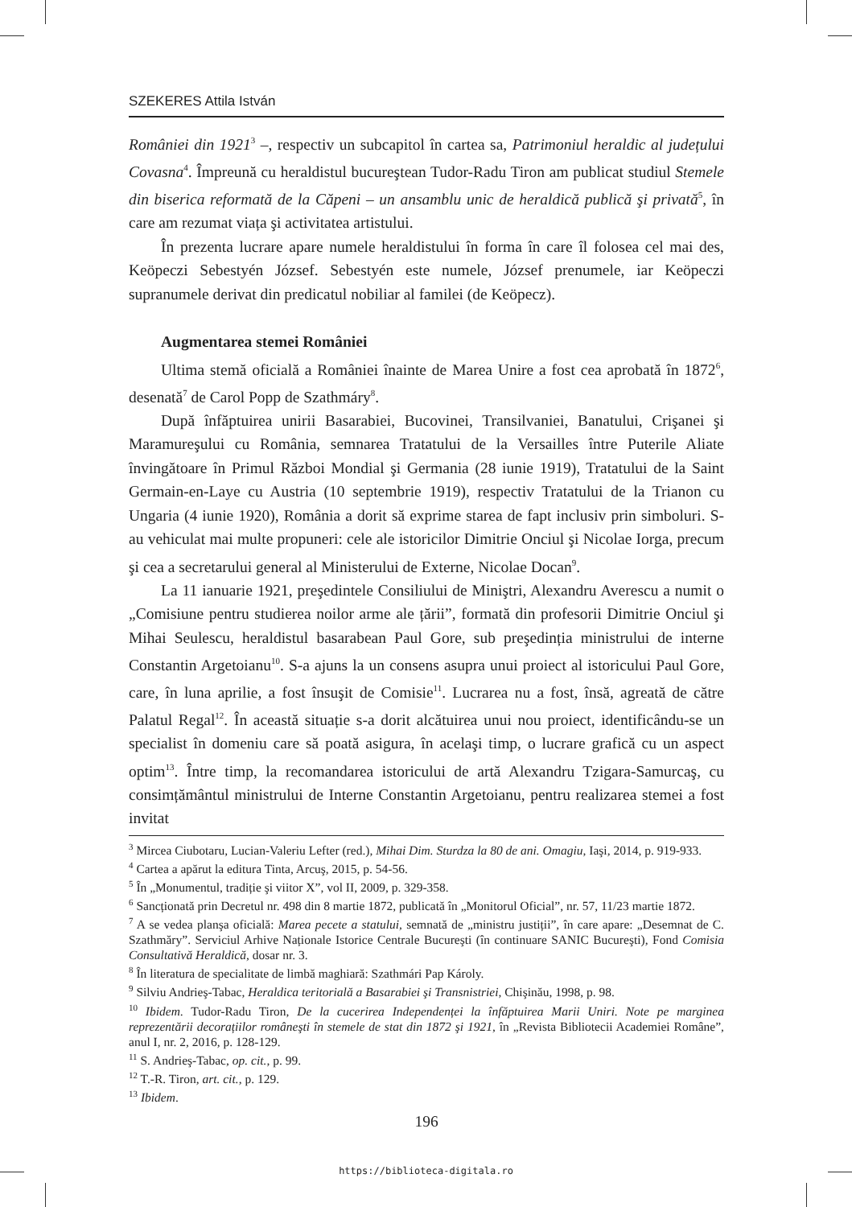SZEKERES Attila István
României din 1921<sup>3</sup> –, respectiv un subcapitol în cartea sa, Patrimoniul heraldic al județului Covasna<sup>4</sup>. Împreună cu heraldistul bucureştean Tudor-Radu Tiron am publicat studiul Stemele din biserica reformată de la Căpeni – un ansamblu unic de heraldică publică şi privată<sup>5</sup>, în care am rezumat viața şi activitatea artistului.
În prezenta lucrare apare numele heraldistului în forma în care îl folosea cel mai des, Keöpeczi Sebestyén József. Sebestyén este numele, József prenumele, iar Keöpeczi supranumele derivat din predicatul nobiliar al familei (de Keöpecz).
Augmentarea stemei României
Ultima stemă oficială a României înainte de Marea Unire a fost cea aprobată în 1872<sup>6</sup>, desenată<sup>7</sup> de Carol Popp de Szathmáry<sup>8</sup>.
După înfăptuirea unirii Basarabiei, Bucovinei, Transilvaniei, Banatului, Crişanei şi Maramureşului cu România, semnarea Tratatului de la Versailles între Puterile Aliate învingătoare în Primul Război Mondial şi Germania (28 iunie 1919), Tratatului de la Saint Germain-en-Laye cu Austria (10 septembrie 1919), respectiv Tratatului de la Trianon cu Ungaria (4 iunie 1920), România a dorit să exprime starea de fapt inclusiv prin simboluri. S-au vehiculat mai multe propuneri: cele ale istoricilor Dimitrie Onciul şi Nicolae Iorga, precum şi cea a secretarului general al Ministerului de Externe, Nicolae Docan<sup>9</sup>.
La 11 ianuarie 1921, preşedintele Consiliului de Miniştri, Alexandru Averescu a numit o „Comisiune pentru studierea noilor arme ale țării”, formată din profesorii Dimitrie Onciul şi Mihai Seulescu, heraldistul basarabean Paul Gore, sub preşedinția ministrului de interne Constantin Argetoianu<sup>10</sup>. S-a ajuns la un consens asupra unui proiect al istoricului Paul Gore, care, în luna aprilie, a fost însuşit de Comisie<sup>11</sup>. Lucrarea nu a fost, însă, agreată de către Palatul Regal<sup>12</sup>. În această situație s-a dorit alcătuirea unui nou proiect, identificându-se un specialist în domeniu care să poată asigura, în acelaşi timp, o lucrare grafică cu un aspect optim<sup>13</sup>. Între timp, la recomandarea istoricului de artă Alexandru Tzigara-Samurcaş, cu consimțământul ministrului de Interne Constantin Argetoianu, pentru realizarea stemei a fost invitat
<sup>3</sup> Mircea Ciubotaru, Lucian-Valeriu Lefter (red.), Mihai Dim. Sturdza la 80 de ani. Omagiu, Iaşi, 2014, p. 919-933.
<sup>4</sup> Cartea a apărut la editura Tinta, Arcuş, 2015, p. 54-56.
<sup>5</sup> În „Monumentul, tradiție şi viitor X”, vol II, 2009, p. 329-358.
<sup>6</sup> Sancționată prin Decretul nr. 498 din 8 martie 1872, publicată în „Monitorul Oficial”, nr. 57, 11/23 martie 1872.
<sup>7</sup> A se vedea planşa oficială: Marea pecete a statului, semnată de „ministru justiții”, în care apare: „Desemnat de C. Szathmăry”. Serviciul Arhive Naționale Istorice Centrale Bucureşti (în continuare SANIC Bucureşti), Fond Comisia Consultativă Heraldică, dosar nr. 3.
<sup>8</sup> În literatura de specialitate de limbă maghiară: Szathmári Pap Károly.
<sup>9</sup> Silviu Andrieş-Tabac, Heraldica teritorială a Basarabiei şi Transnistriei, Chişinău, 1998, p. 98.
<sup>10</sup> Ibidem. Tudor-Radu Tiron, De la cucerirea Independenței la înfăptuirea Marii Uniri. Note pe marginea reprezentării decorațiilor româneşti în stemele de stat din 1872 şi 1921, în „Revista Bibliotecii Academiei Române”, anul I, nr. 2, 2016, p. 128-129.
<sup>11</sup> S. Andrieş-Tabac, op. cit., p. 99.
<sup>12</sup> T.-R. Tiron, art. cit., p. 129.
<sup>13</sup> Ibidem.
196
https://biblioteca-digitala.ro